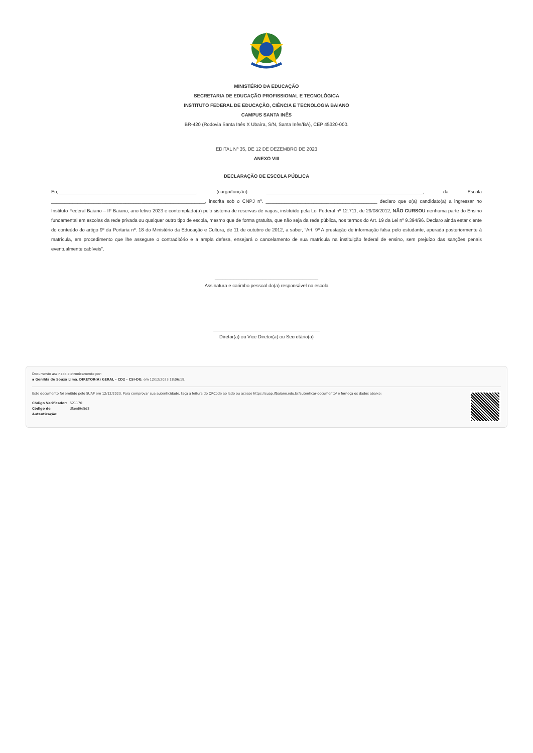MINISTÉRIO DA EDUCAÇÃO
SECRETARIA DE EDUCAÇÃO PROFISSIONAL E TECNOLÓGICA
INSTITUTO FEDERAL DE EDUCAÇÃO, CIÊNCIA E TECNOLOGIA BAIANO
CAMPUS SANTA INÊS
BR-420 (Rodovia Santa Inês X Ubaíra, S/N, Santa Inês/BA), CEP 45320-000.
EDITAL Nº 35, DE 12 DE DEZEMBRO DE 2023
ANEXO VIII
DECLARAÇÃO DE ESCOLA PÚBLICA
Eu,____________________________________________________, (cargo/função) ___________________________________________________________, da Escola __________________________________________________________, inscrita sob o CNPJ nº. __________________________________________ declaro que o(a) candidato(a) a ingressar no Instituto Federal Baiano – IF Baiano, ano letivo 2023 e contemplado(a) pelo sistema de reservas de vagas, instituído pela Lei Federal nº 12.711, de 29/08/2012, NÃO CURSOU nenhuma parte do Ensino fundamental em escolas da rede privada ou qualquer outro tipo de escola, mesmo que de forma gratuita, que não seja da rede pública, nos termos do Art. 19 da Lei nº 9.394/96. Declaro ainda estar ciente do conteúdo do artigo 9º da Portaria nº. 18 do Ministério da Educação e Cultura, de 11 de outubro de 2012, a saber, “Art. 9º A prestação de informação falsa pelo estudante, apurada posteriormente à matrícula, em procedimento que lhe assegure o contraditório e a ampla defesa, ensejará o cancelamento de sua matrícula na instituição federal de ensino, sem prejuízo das sanções penais eventualmente cabíveis”.
_______________________________________
Assinatura e carimbo pessoal do(a) responsável na escola
________________________________________
Diretor(a) ou Vice Diretor(a) ou Secretário(a)
Documento assinado eletronicamente por:
▪ Genilda de Souza Lima, DIRETOR(A) GERAL - CD2 - CSI-DG, em 12/12/2023 18:06:19.
Este documento foi emitido pelo SUAP em 12/12/2023. Para comprovar sua autenticidade, faça a leitura do QRCode ao lado ou acesse https://suap.ifbaiano.edu.br/autenticar-documento/ e forneça os dados abaixo:
Código Verificador:
Código de Autenticação:
521170
dfaed9e5d3